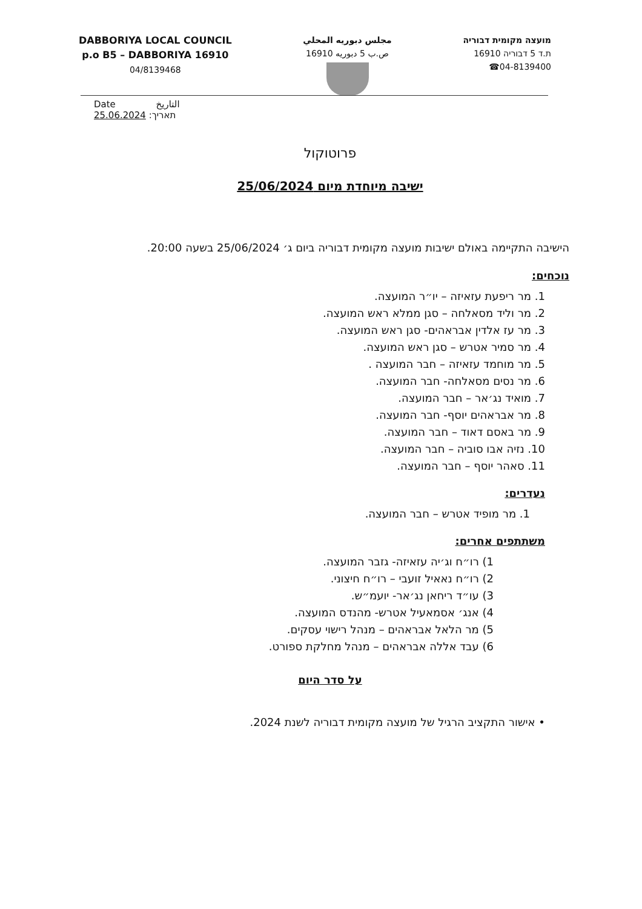DABBORIYA LOCAL COUNCIL
p.o B5 – DABBORIYA 16910
04/8139468
مجلس دبوريه المحلي
ص.ب 5 دبوريه 16910
מועצה מקומית דבוריה
ת.ד 5 דבוריה 16910
04-8139400☎
Date التاريخ
תאריך: 25.06.2024
פרוטוקול
ישיבה מיוחדת מיום 25/06/2024
הישיבה התקיימה באולם ישיבות מועצה מקומית דבוריה ביום ג׳ 25/06/2024 בשעה 20:00.
נוכחים:
1. מר ריפעת עזאיזה – יו״ר המועצה.
2. מר וליד מסאלחה – סגן ממלא ראש המועצה.
3. מר עז אלדין אבראהים- סגן ראש המועצה.
4. מר סמיר אטרש – סגן ראש המועצה.
5. מר מוחמד עזאיזה – חבר המועצה .
6. מר נסים מסאלחה- חבר המועצה.
7. מואיד נג׳אר – חבר המועצה.
8. מר אבראהים יוסף- חבר המועצה.
9. מר באסם דאוד – חבר המועצה.
10. נזיה אבו סוביה – חבר המועצה.
11. סאהר יוסף – חבר המועצה.
נעדרים:
1. מר מופיד אטרש – חבר המועצה.
משתתפים אחרים:
1) רו״ח וג׳יה עזאיזה- גזבר המועצה.
2) רו״ח נאאיל זועבי – רו״ח חיצוני.
3) עו״ד ריחאן נג׳אר- יועמ״ש.
4) אנג׳ אסמאעיל אטרש- מהנדס המועצה.
5) מר הלאל אבראהים – מנהל רישוי עסקים.
6) עבד אללה אבראהים – מנהל מחלקת ספורט.
על סדר היום
• אישור התקציב הרגיל של מועצה מקומית דבוריה לשנת 2024.